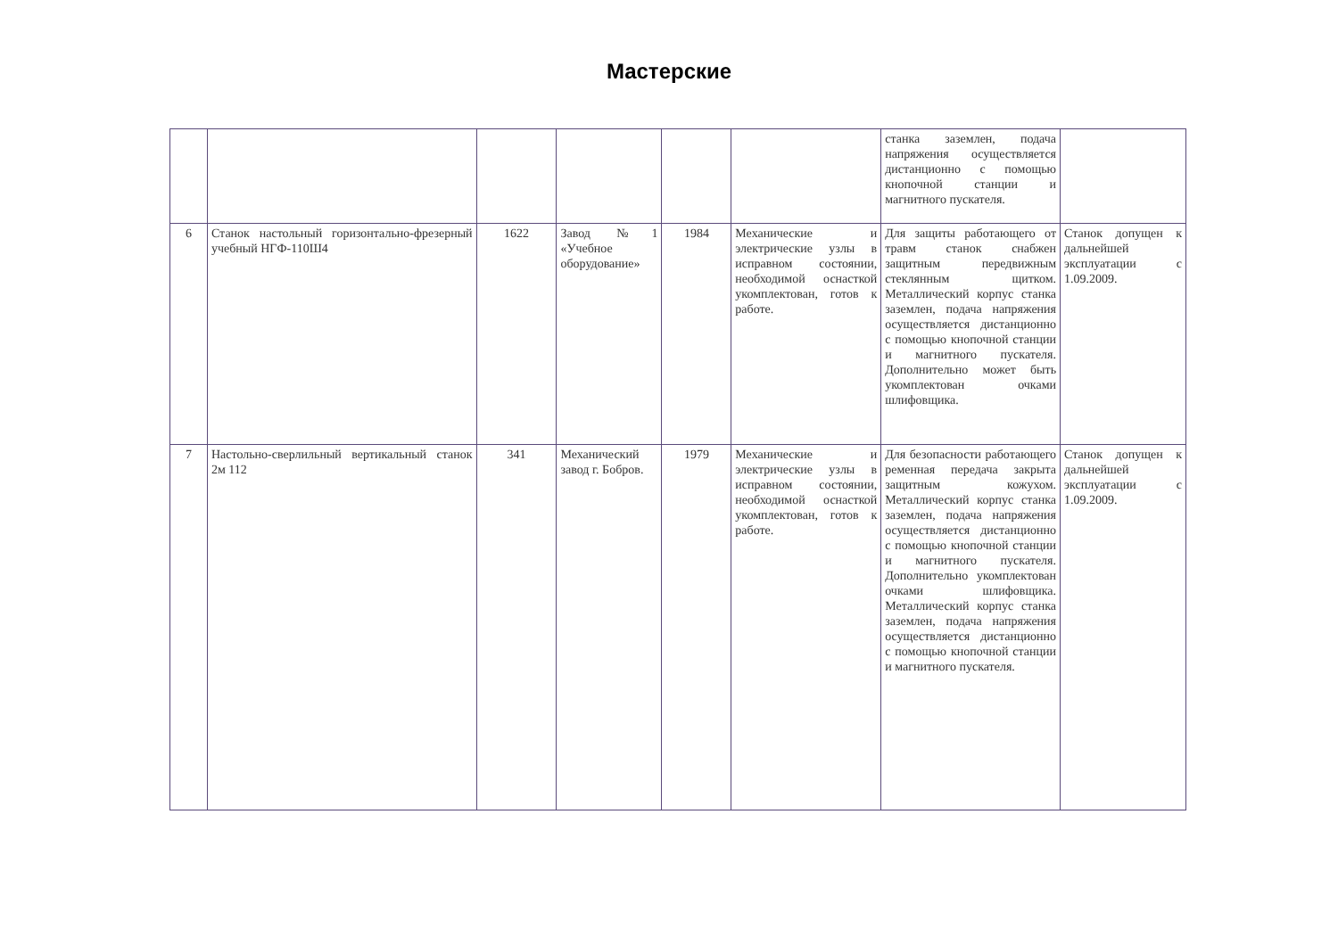Мастерские
| | | | | | | станка заземлен, подача напряжения осуществляется дистанционно с помощью кнопочной станции и магнитного пускателя. | |
| 6 | Станок настольный горизонтально-фрезерный учебный НГФ-110Ш4 | 1622 | Завод №1 «Учебное оборудование» | 1984 | Механические и электрические узлы в исправном состоянии, необходимой оснасткой укомплектован, готов к работе. | Для защиты работающего от травм станок снабжен защитным передвижным стеклянным щитком. Металлический корпус станка заземлен, подача напряжения осуществляется дистанционно с помощью кнопочной станции и магнитного пускателя. Дополнительно может быть укомплектован очками шлифовщика. | Станок допущен к дальнейшей эксплуатации с 1.09.2009. |
| 7 | Настольно-сверлильный вертикальный станок 2м 112 | 341 | Механический завод г. Бобров. | 1979 | Механические и электрические узлы в исправном состоянии, необходимой оснасткой укомплектован, готов к работе. | Для безопасности работающего ременная передача закрыта защитным кожухом. Металлический корпус станка заземлен, подача напряжения осуществляется дистанционно с помощью кнопочной станции и магнитного пускателя. Дополнительно укомплектован очками шлифовщика. Металлический корпус станка заземлен, подача напряжения осуществляется дистанционно с помощью кнопочной станции и магнитного пускателя. | Станок допущен к дальнейшей эксплуатации с 1.09.2009. |